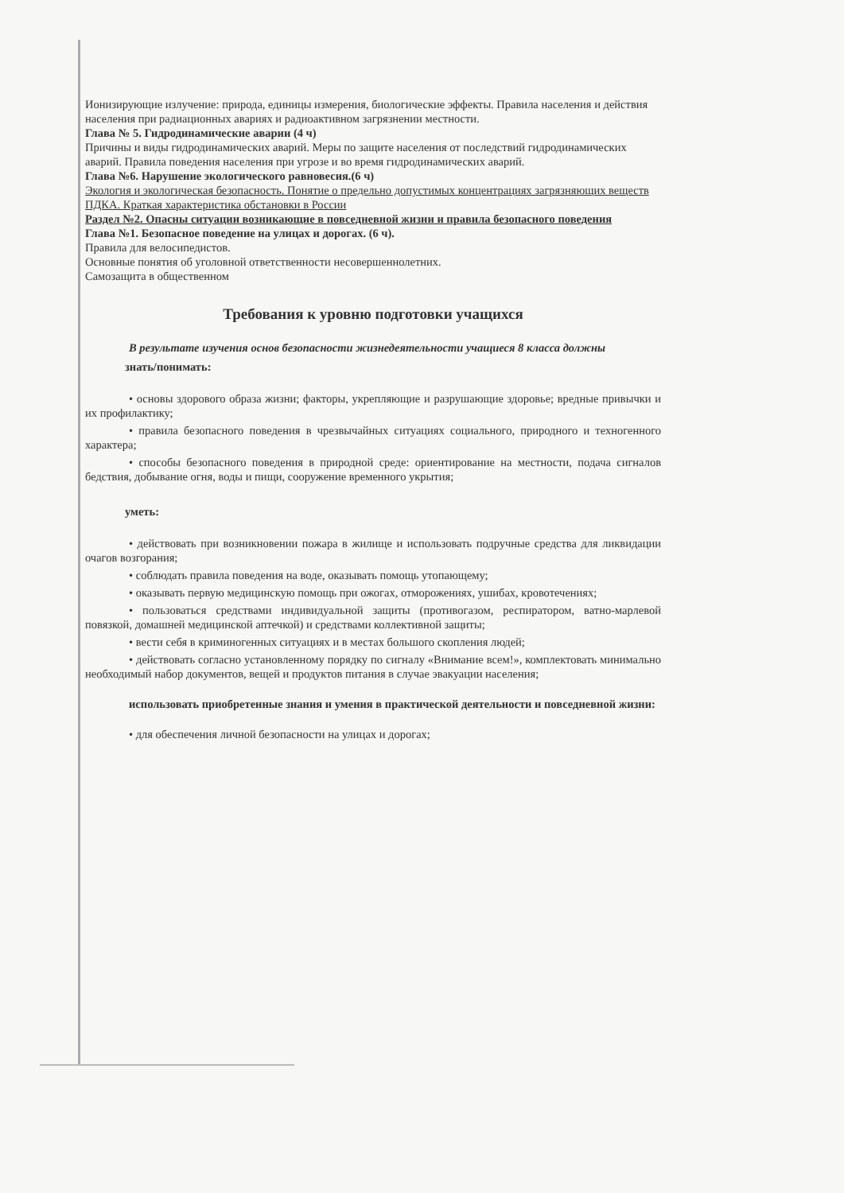Ионизирующие излучение: природа, единицы измерения, биологические эффекты. Правила населения и действия населения при радиационных авариях и радиоактивном загрязнении местности.
Глава № 5. Гидродинамические аварии (4 ч)
Причины и виды гидродинамических аварий. Меры по защите населения от последствий гидродинамических аварий. Правила поведения населения при угрозе и во время гидродинамических аварий.
Глава №6. Нарушение экологического равновесия.(6 ч)
Экология и экологическая безопасность. Понятие о предельно допустимых концентрациях загрязняющих веществ ПДКА. Краткая характеристика обстановки в России
Раздел №2. Опасны ситуации возникающие в повседневной жизни и правила безопасного поведения
Глава №1. Безопасное поведение на улицах и дорогах. (6 ч).
Правила для велосипедистов.
Основные понятия об уголовной ответственности несовершеннолетних.
Самозащита в общественном
Требования к уровню подготовки учащихся
В результате изучения основ безопасности жизнедеятельности учащиеся 8 класса должны
знать/понимать:
• основы здорового образа жизни; факторы, укрепляющие и разрушающие здоровье; вредные привычки и их профилактику;
• правила безопасного поведения в чрезвычайных ситуациях социального, природного и техногенного характера;
• способы безопасного поведения в природной среде: ориентирование на местности, подача сигналов бедствия, добывание огня, воды и пищи, сооружение временного укрытия;
уметь:
• действовать при возникновении пожара в жилище и использовать подручные средства для ликвидации очагов возгорания;
• соблюдать правила поведения на воде, оказывать помощь утопающему;
• оказывать первую медицинскую помощь при ожогах, отморожениях, ушибах, кровотечениях;
• пользоваться средствами индивидуальной защиты (противогазом, респиратором, ватно-марлевой повязкой, домашней медицинской аптечкой) и средствами коллективной защиты;
• вести себя в криминогенных ситуациях и в местах большого скопления людей;
• действовать согласно установленному порядку по сигналу «Внимание всем!», комплектовать минимально необходимый набор документов, вещей и продуктов питания в случае эвакуации населения;
использовать приобретенные знания и умения в практической деятельности и повседневной жизни:
• для обеспечения личной безопасности на улицах и дорогах;